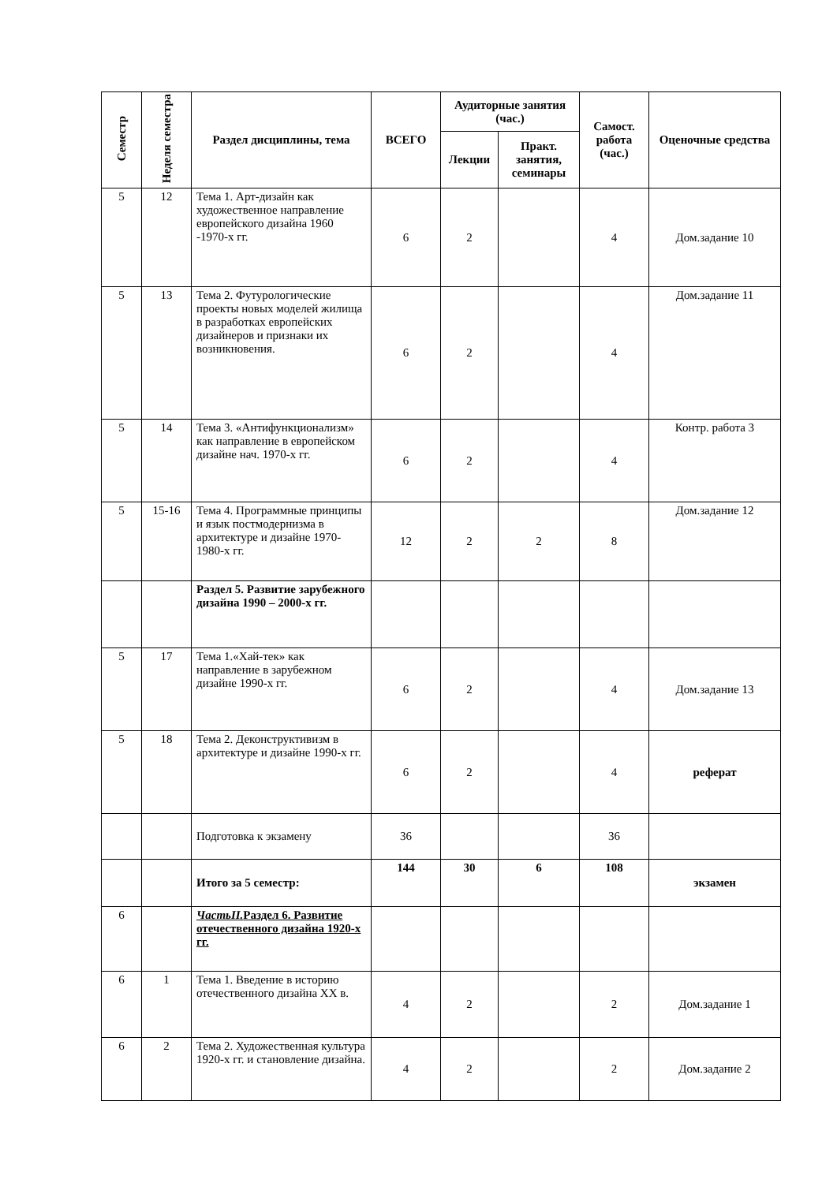| Семестр | Неделя семестра | Раздел дисциплины, тема | ВСЕГО | Аудиторные занятия (час.) | | Самост. работа (час.) | Оценочные средства |
| --- | --- | --- | --- | --- | --- | --- | --- |
| | | | | Лекции | Практ. занятия, семинары | | |
| 5 | 12 | Тема 1. Арт-дизайн как художественное направление европейского дизайна 1960 -1970-х гг. | 6 | 2 | | 4 | Дом.задание 10 |
| 5 | 13 | Тема 2. Футурологические проекты новых моделей жилища в разработках европейских дизайнеров и признаки их возникновения. | 6 | 2 | | 4 | Дом.задание 11 |
| 5 | 14 | Тема 3. «Антифункционализм» как направление в европейском дизайне нач. 1970-х гг. | 6 | 2 | | 4 | Контр. работа 3 |
| 5 | 15-16 | Тема 4. Программные принципы и язык постмодернизма в архитектуре и дизайне 1970-1980-х гг. | 12 | 2 | 2 | 8 | Дом.задание 12 |
| | | Раздел 5. Развитие зарубежного дизайна 1990 – 2000-х гг. | | | | | |
| 5 | 17 | Тема 1.«Хай-тек» как направление в зарубежном дизайне 1990-х гг. | 6 | 2 | | 4 | Дом.задание 13 |
| 5 | 18 | Тема 2. Деконструктивизм в архитектуре и дизайне 1990-х гг. | 6 | 2 | | 4 | реферат |
| | | Подготовка к экзамену | 36 | | | 36 | |
| | | Итого за 5 семестр: | 144 | 30 | 6 | 108 | экзамен |
| 6 | | ЧастьII. Раздел 6. Развитие отечественного дизайна 1920-х гг. | | | | | |
| 6 | 1 | Тема 1. Введение в историю отечественного дизайна XX в. | 4 | 2 | | 2 | Дом.задание 1 |
| 6 | 2 | Тема 2. Художественная культура 1920-х гг. и становление дизайна. | 4 | 2 | | 2 | Дом.задание 2 |